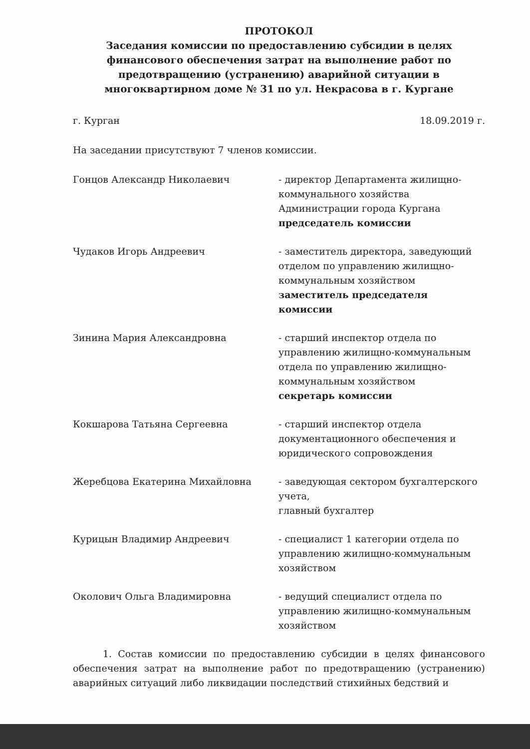ПРОТОКОЛ
Заседания комиссии по предоставлению субсидии в целях финансового обеспечения затрат на выполнение работ по предотвращению (устранению) аварийной ситуации в многоквартирном доме № 31 по ул. Некрасова в г. Кургане
г. Курган 18.09.2019 г.
На заседании присутствуют 7 членов комиссии.
Гонцов Александр Николаевич - директор Департамента жилищно-коммунального хозяйства Администрации города Кургана председатель комиссии
Чудаков Игорь Андреевич - заместитель директора, заведующий отделом по управлению жилищно-коммунальным хозяйством заместитель председателя комиссии
Зинина Мария Александровна - старший инспектор отдела по управлению жилищно-коммунальным отдела по управлению жилищно-коммунальным хозяйством
секретарь комиссии
Кокшарова Татьяна Сергеевна - старший инспектор отдела документационного обеспечения и юридического сопровождения
Жеребцова Екатерина Михайловна - заведующая сектором бухгалтерского учета,
главный бухгалтер
Курицын Владимир Андреевич - специалист 1 категории отдела по управлению жилищно-коммунальным хозяйством
Околович Ольга Владимировна - ведущий специалист отдела по управлению жилищно-коммунальным хозяйством
1. Состав комиссии по предоставлению субсидии в целях финансового обеспечения затрат на выполнение работ по предотвращению (устранению) аварийных ситуаций либо ликвидации последствий стихийных бедствий и